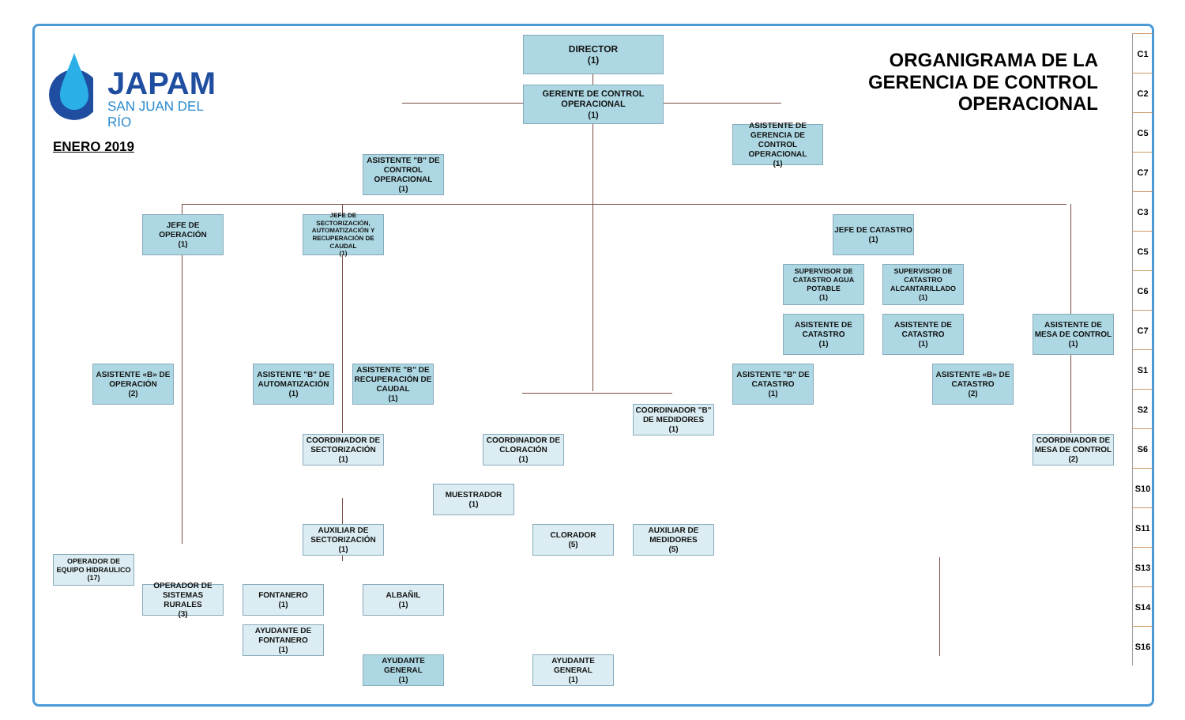JAPAM
SAN JUAN DEL RÍO
ENERO 2019
ORGANIGRAMA DE LA GERENCIA DE CONTROL OPERACIONAL
DIRECTOR
(1)
GERENTE DE CONTROL OPERACIONAL
(1)
ASISTENTE DE GERENCIA DE CONTROL OPERACIONAL
(1)
ASISTENTE "B" DE CONTROL OPERACIONAL
(1)
JEFE DE OPERACIÓN
(1)
JEFE DE SECTORIZACIÓN, AUTOMATIZACIÓN Y RECUPERACIÓN DE CAUDAL
(1)
JEFE DE CATASTRO
(1)
SUPERVISOR DE CATASTRO AGUA POTABLE
(1)
SUPERVISOR DE CATASTRO ALCANTARILLADO
(1)
ASISTENTE DE CATASTRO
(1)
ASISTENTE DE CATASTRO
(1)
ASISTENTE DE MESA DE CONTROL
(1)
ASISTENTE «B» DE OPERACIÓN
(2)
ASISTENTE "B" DE AUTOMATIZACIÓN
(1)
ASISTENTE "B" DE RECUPERACIÓN DE CAUDAL
(1)
ASISTENTE "B" DE CATASTRO
(1)
ASISTENTE «B» DE CATASTRO
(2)
COORDINADOR "B" DE MEDIDORES
(1)
COORDINADOR DE SECTORIZACIÓN
(1)
COORDINADOR DE CLORACIÓN
(1)
COORDINADOR DE MESA DE CONTROL
(2)
MUESTRADOR
(1)
AUXILIAR DE SECTORIZACIÓN
(1)
CLORADOR
(5)
AUXILIAR DE MEDIDORES
(5)
OPERADOR DE EQUIPO HIDRAULICO
(17)
OPERADOR DE SISTEMAS RURALES
(3)
FONTANERO
(1)
ALBAÑIL
(1)
AYUDANTE DE FONTANERO
(1)
AYUDANTE GENERAL
(1)
AYUDANTE GENERAL
(1)
C1
C2
C5
C7
C3
C5
C6
C7
S1
S2
S6
S10
S11
S13
S14
S16